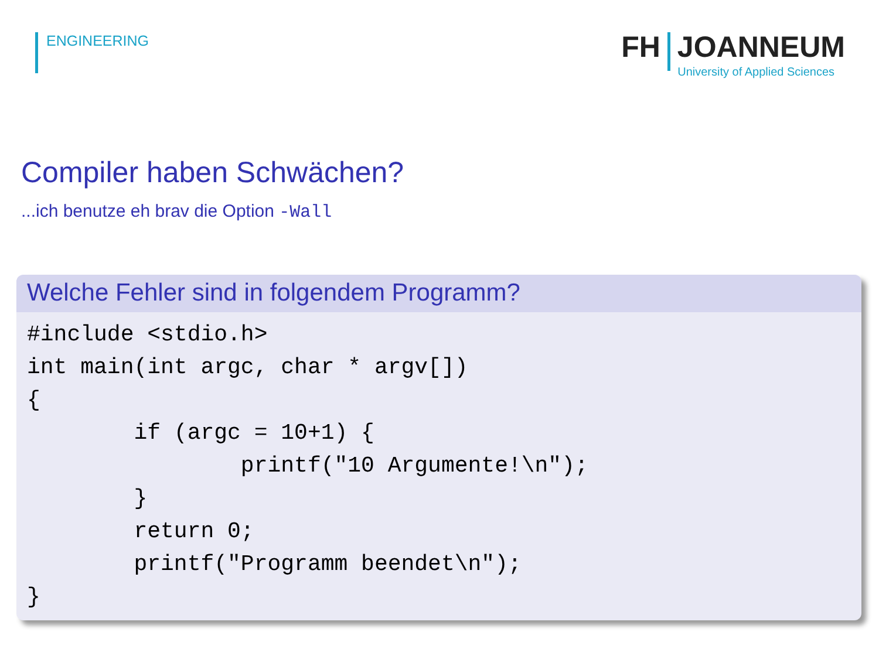ENGINEERING
FH JOANNEUM
University of Applied Sciences
Compiler haben Schwächen?
...ich benutze eh brav die Option -Wall
Welche Fehler sind in folgendem Programm?
#include <stdio.h>
int main(int argc, char * argv[])
{
        if (argc = 10+1) {
                printf("10 Argumente!\n");
        }
        return 0;
        printf("Programm beendet\n");
}